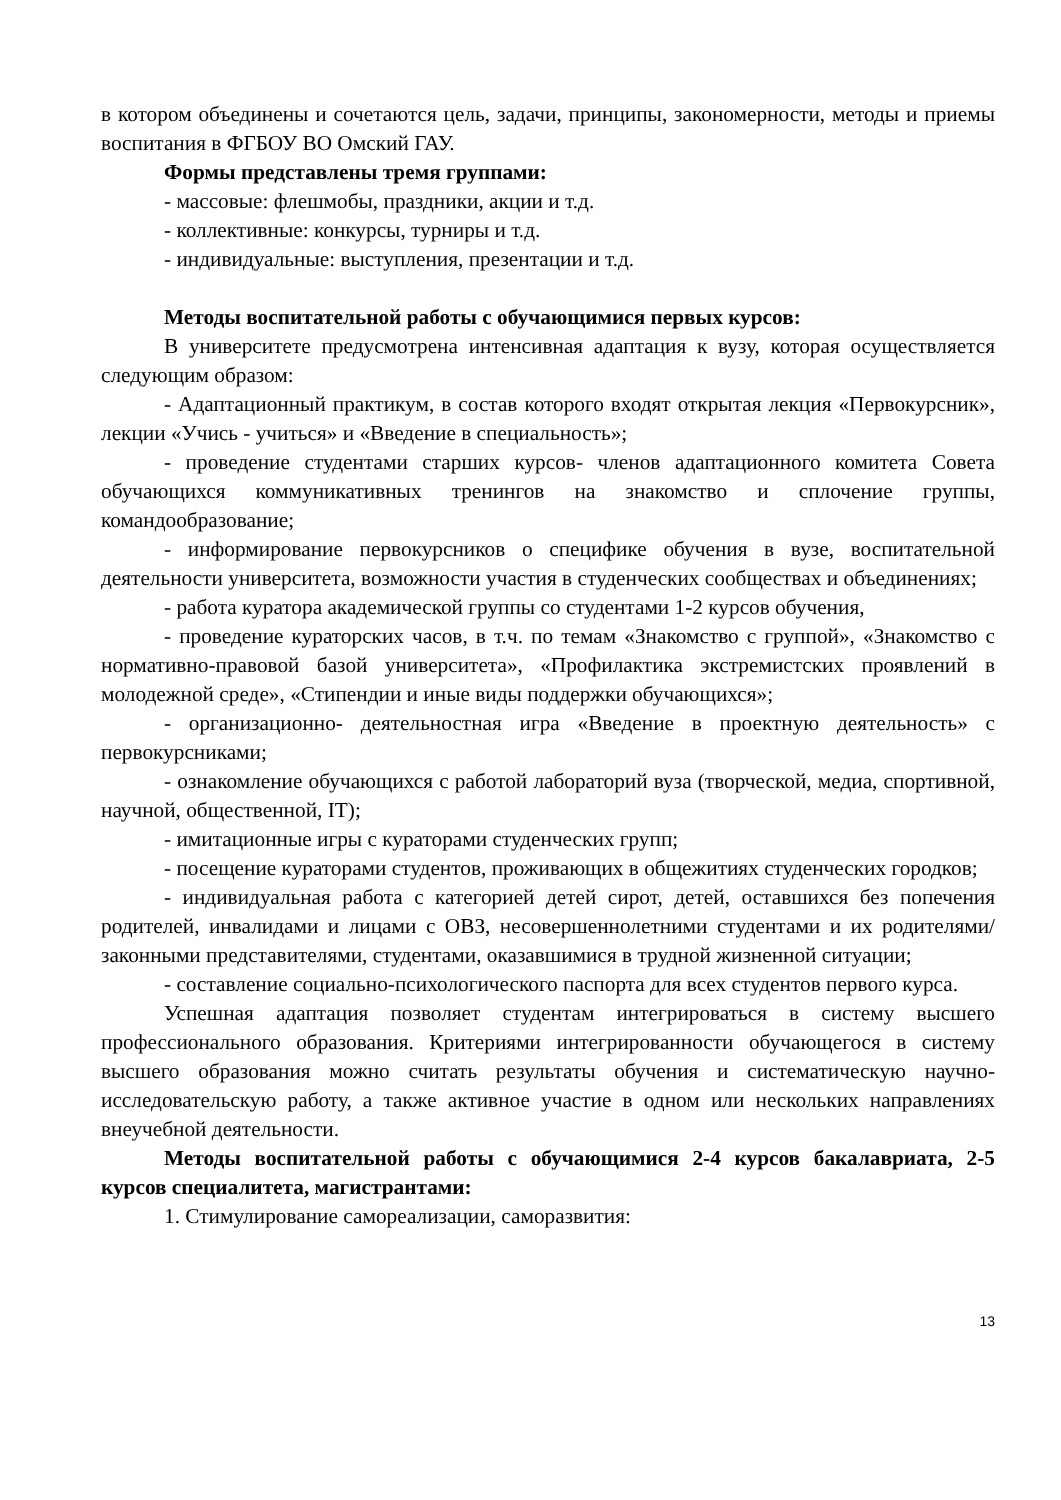в котором объединены и сочетаются цель, задачи, принципы, закономерности, методы и приемы воспитания в ФГБОУ ВО Омский ГАУ.
Формы представлены тремя группами:
- массовые: флешмобы, праздники, акции и т.д.
- коллективные: конкурсы, турниры и т.д.
- индивидуальные: выступления, презентации и т.д.
Методы воспитательной работы с обучающимися первых курсов:
В университете предусмотрена интенсивная адаптация к вузу, которая осуществляется следующим образом:
- Адаптационный практикум, в состав которого входят открытая лекция «Первокурсник», лекции «Учись - учиться» и «Введение в специальность»;
- проведение студентами старших курсов- членов адаптационного комитета Совета обучающихся коммуникативных тренингов на знакомство и сплочение группы, командообразование;
- информирование первокурсников о специфике обучения в вузе, воспитательной деятельности университета, возможности участия в студенческих сообществах и объединениях;
- работа куратора академической группы со студентами 1-2 курсов обучения,
- проведение кураторских часов, в т.ч. по темам «Знакомство с группой», «Знакомство с нормативно-правовой базой университета», «Профилактика экстремистских проявлений в молодежной среде», «Стипендии и иные виды поддержки обучающихся»;
- организационно- деятельностная игра «Введение в проектную деятельность» с первокурсниками;
- ознакомление обучающихся с работой лабораторий вуза (творческой, медиа, спортивной, научной, общественной, IT);
- имитационные игры с кураторами студенческих групп;
- посещение кураторами студентов, проживающих в общежитиях студенческих городков;
- индивидуальная работа с категорией детей сирот, детей, оставшихся без попечения родителей, инвалидами и лицами с ОВЗ, несовершеннолетними студентами и их родителями/ законными представителями, студентами, оказавшимися в трудной жизненной ситуации;
- составление социально-психологического паспорта для всех студентов первого курса.
Успешная адаптация позволяет студентам интегрироваться в систему высшего профессионального образования. Критериями интегрированности обучающегося в систему высшего образования можно считать результаты обучения и систематическую научно-исследовательскую работу, а также активное участие в одном или нескольких направлениях внеучебной деятельности.
Методы воспитательной работы с обучающимися 2-4 курсов бакалавриата, 2-5 курсов специалитета, магистрантами:
1. Стимулирование самореализации, саморазвития:
13